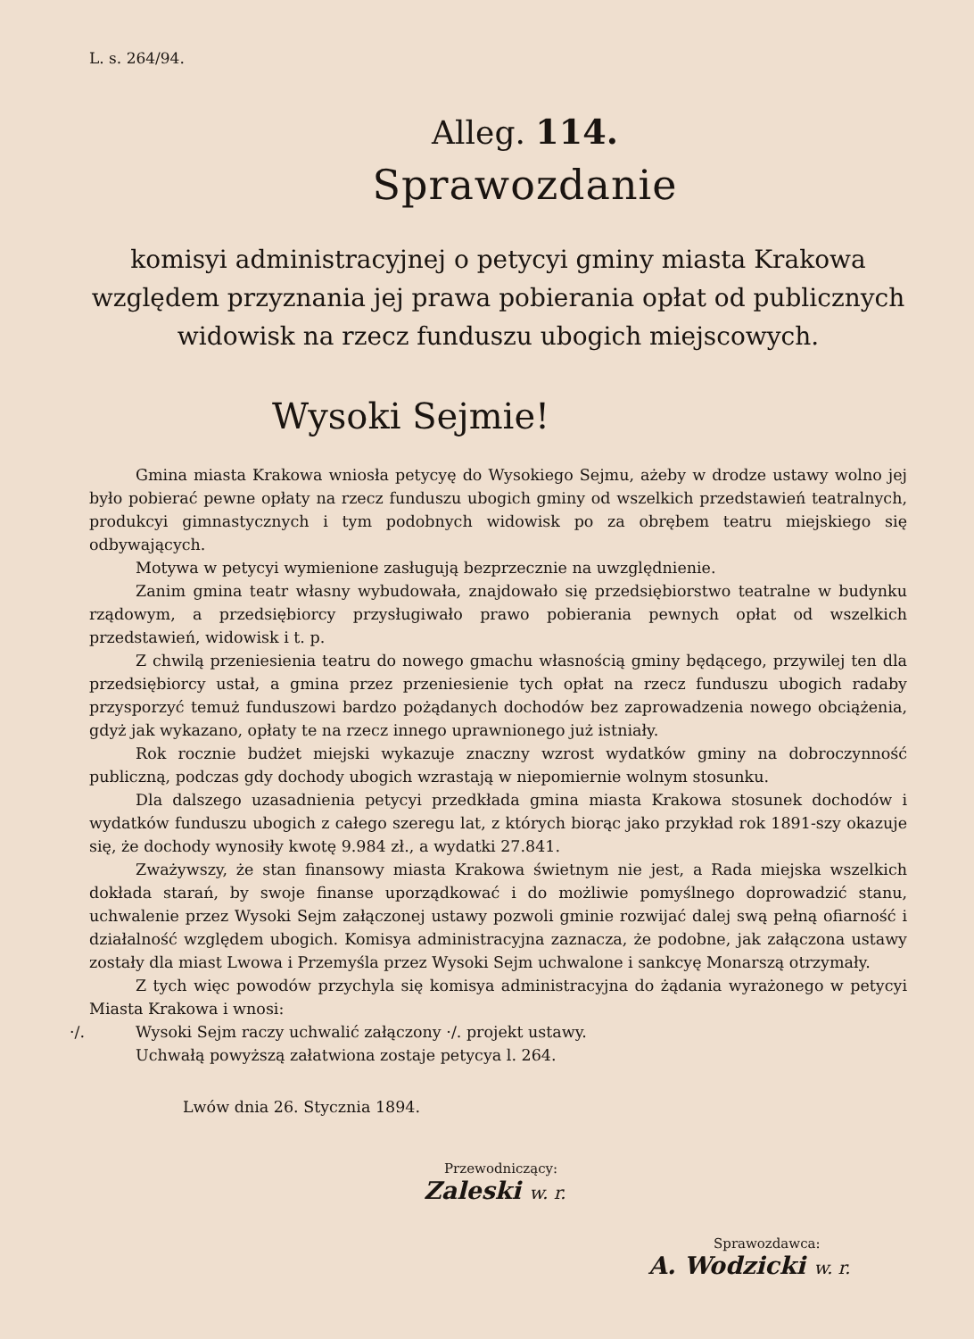L. s. 264/94.
Alleg. 114.
Sprawozdanie
komisyi administracyjnej o petycyi gminy miasta Krakowa względem przyznania jej prawa pobierania opłat od publicznych widowisk na rzecz funduszu ubogich miejscowych.
Wysoki Sejmie!
Gmina miasta Krakowa wniosła petycyę do Wysokiego Sejmu, ażeby w drodze ustawy wolno jej było pobierać pewne opłaty na rzecz funduszu ubogich gminy od wszelkich przedstawień teatralnych, produkcyi gimnastycznych i tym podobnych widowisk po za obrębem teatru miejskiego się odbywających.
Motywa w petycyi wymienione zasługują bezprzecznie na uwzględnienie.
Zanim gmina teatr własny wybudowała, znajdowało się przedsiębiorstwo teatralne w budynku rządowym, a przedsiębiorcy przysługiwało prawo pobierania pewnych opłat od wszelkich przedstawień, widowisk i t. p.
Z chwilą przeniesienia teatru do nowego gmachu własnością gminy będącego, przywilej ten dla przedsiębiorcy ustał, a gmina przez przeniesienie tych opłat na rzecz funduszu ubogich radaby przysporzyć temuż funduszowi bardzo pożądanych dochodów bez zaprowadzenia nowego obciążenia, gdyż jak wykazano, opłaty te na rzecz innego uprawnionego już istniały.
Rok rocznie budżet miejski wykazuje znaczny wzrost wydatków gminy na dobroczynność publiczną, podczas gdy dochody ubogich wzrastają w niepomiernie wolnym stosunku.
Dla dalszego uzasadnienia petycyi przedkłada gmina miasta Krakowa stosunek dochodów i wydatków funduszu ubogich z całego szeregu lat, z których biorąc jako przykład rok 1891-szy okazuje się, że dochody wynosiły kwotę 9.984 zł., a wydatki 27.841.
Zważywszy, że stan finansowy miasta Krakowa świetnym nie jest, a Rada miejska wszelkich dokłada starań, by swoje finanse uporządkować i do możliwie pomyślnego doprowadzić stanu, uchwalenie przez Wysoki Sejm załączonej ustawy pozwoli gminie rozwijać dalej swą pełną ofiarność i działalność względem ubogich. Komisya administracyjna zaznacza, że podobne, jak załączona ustawy zostały dla miast Lwowa i Przemyśla przez Wysoki Sejm uchwalone i sankcyę Monarszą otrzymały.
Z tych więc powodów przychyla się komisya administracyjna do żądania wyrażonego w petycyi Miasta Krakowa i wnosi:
·/. Wysoki Sejm raczy uchwalić załączony ·/. projekt ustawy.
Uchwałą powyższą załatwiona zostaje petycya l. 264.
Lwów dnia 26. Stycznia 1894.
Przewodniczący:
Zaleski w. r.
Sprawozdawca:
A. Wodzicki w. r.